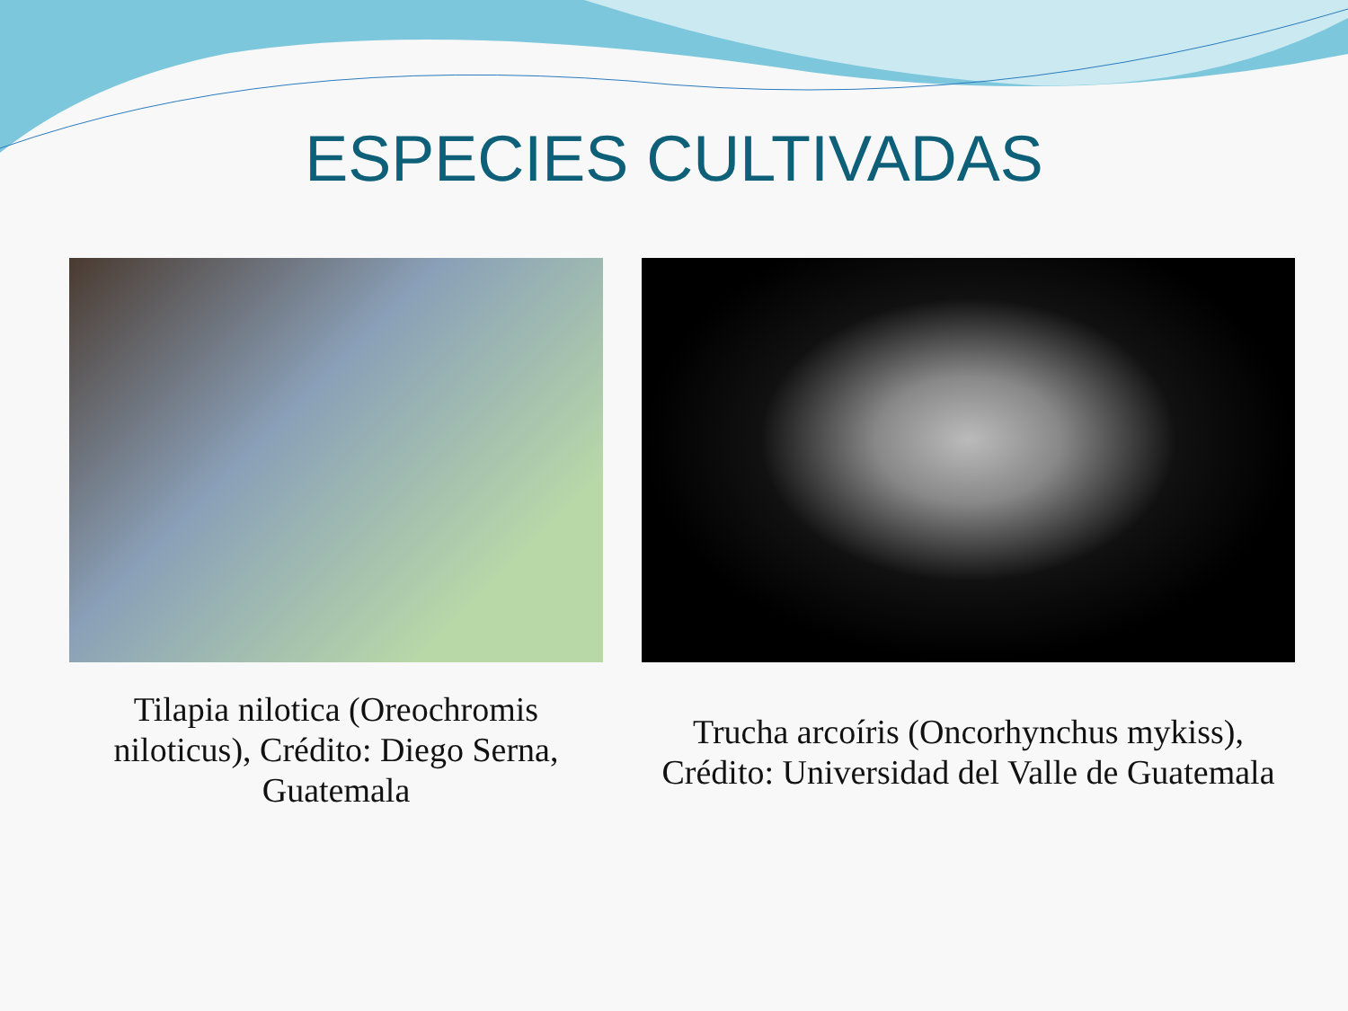ESPECIES CULTIVADAS
Tilapia nilotica (Oreochromis niloticus), Crédito: Diego Serna, Guatemala
Trucha arcoíris (Oncorhynchus mykiss), Crédito: Universidad del Valle de Guatemala